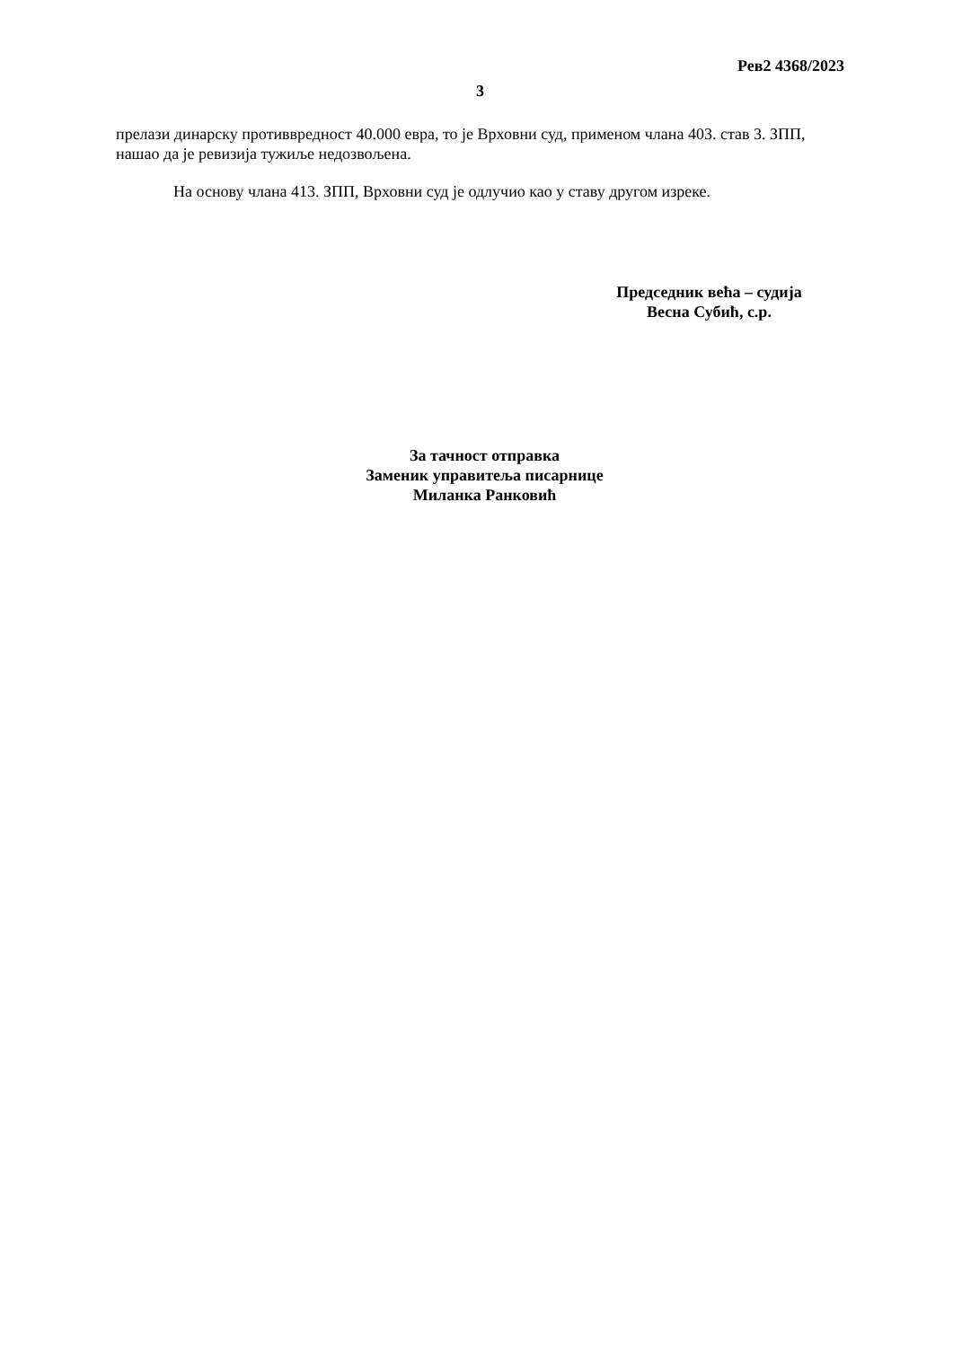Рев2 4368/2023
3
прелази динарску противвредност 40.000 евра, то је Врховни суд, применом члана 403. став 3. ЗПП, нашао да је ревизија тужиље недозвољена.
На основу члана 413. ЗПП, Врховни суд је одлучио као у ставу другом изреке.
Председник већа – судија
Весна Субић, с.р.
За тачност отправка
Заменик управитеља писарнице
Миланка Ранковић